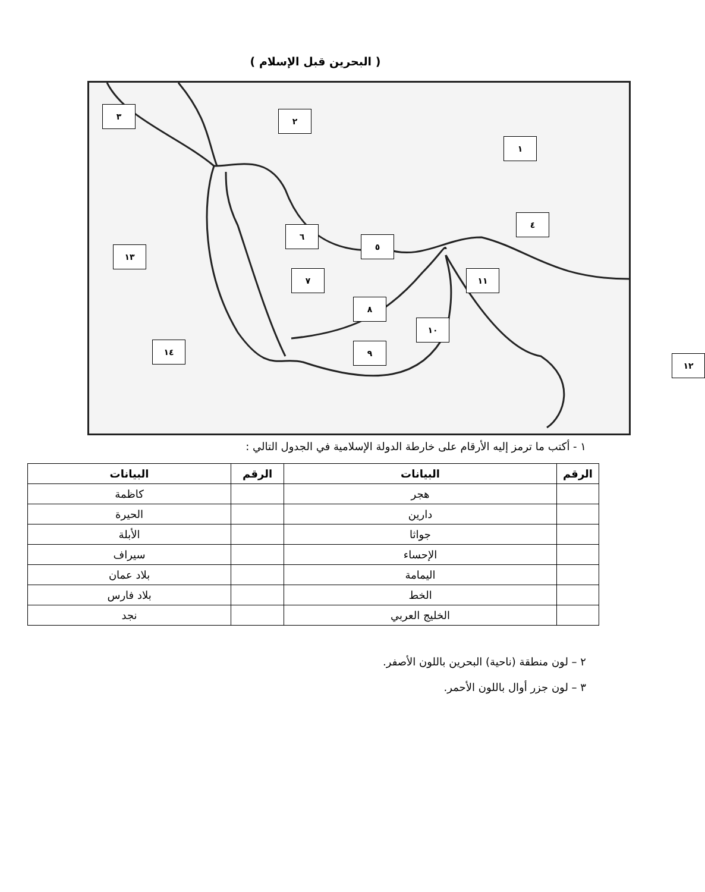( البحرين قبل الإسلام )
١
٢
٣
٤
٥
٦
٧
٨
٩
١٠
١١
١٢
١٣
١٤
١ - أكتب ما ترمز إليه الأرقام على خارطة الدولة الإسلامية في الجدول التالي :
| الرقم | البيانات | الرقم | البيانات |
| --- | --- | --- | --- |
| | هجر | | كاظمة |
| | دارين | | الحيرة |
| | جواثا | | الأبلة |
| | الإحساء | | سيراف |
| | اليمامة | | بلاد عمان |
| | الخط | | بلاد فارس |
| | الخليج العربي | | نجد |
٢ – لون منطقة (ناحية) البحرين باللون الأصفر.
٣ – لون جزر أوال باللون الأحمر.